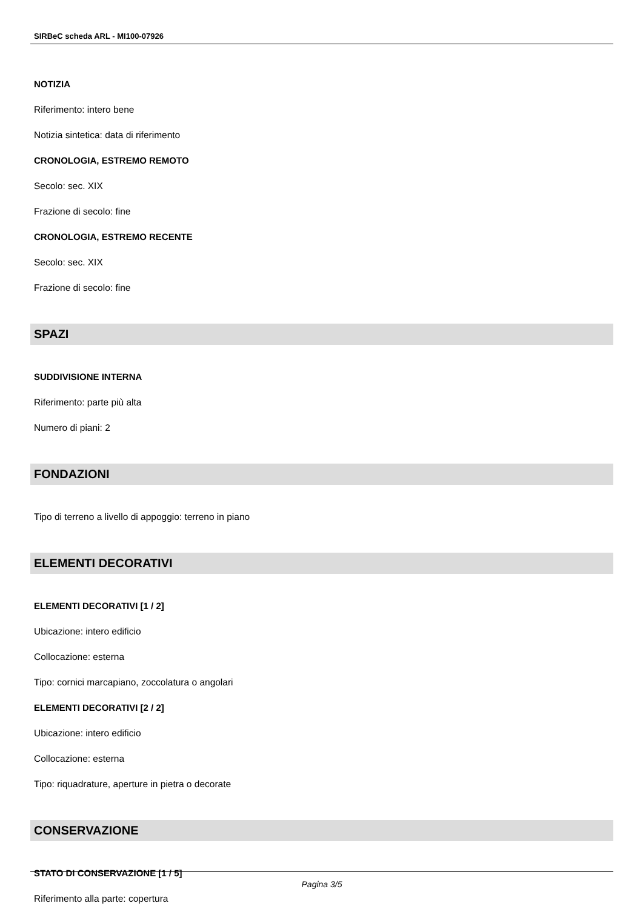SIRBeC scheda ARL - MI100-07926
NOTIZIA
Riferimento: intero bene
Notizia sintetica: data di riferimento
CRONOLOGIA, ESTREMO REMOTO
Secolo: sec. XIX
Frazione di secolo: fine
CRONOLOGIA, ESTREMO RECENTE
Secolo: sec. XIX
Frazione di secolo: fine
SPAZI
SUDDIVISIONE INTERNA
Riferimento: parte più alta
Numero di piani: 2
FONDAZIONI
Tipo di terreno a livello di appoggio: terreno in piano
ELEMENTI DECORATIVI
ELEMENTI DECORATIVI [1 / 2]
Ubicazione: intero edificio
Collocazione: esterna
Tipo: cornici marcapiano, zoccolatura o angolari
ELEMENTI DECORATIVI [2 / 2]
Ubicazione: intero edificio
Collocazione: esterna
Tipo: riquadrature, aperture in pietra o decorate
CONSERVAZIONE
STATO DI CONSERVAZIONE [1 / 5]
Riferimento alla parte: copertura
Pagina 3/5